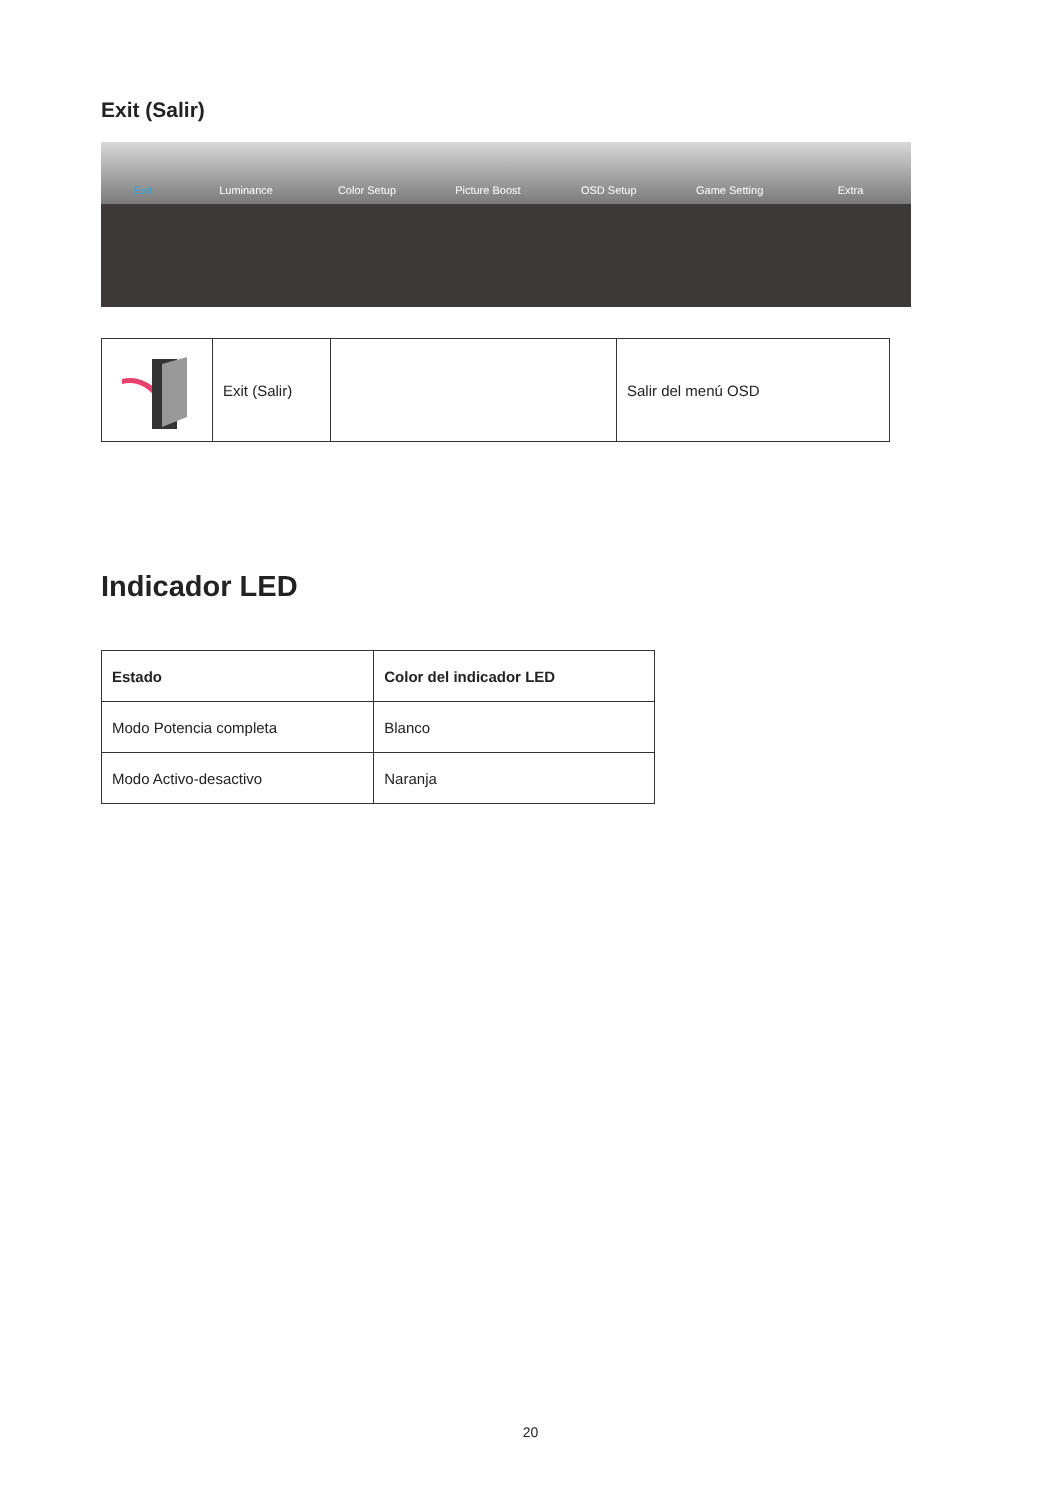Exit (Salir)
Exit
Luminance
Color Setup
Picture Boost
OSD Setup
Game Setting
Extra
| | Exit (Salir) | | Salir del menú OSD |
Indicador LED
| Estado | Color del indicador LED |
| --- | --- |
| Modo Potencia completa | Blanco |
| Modo Activo-desactivo | Naranja |
20